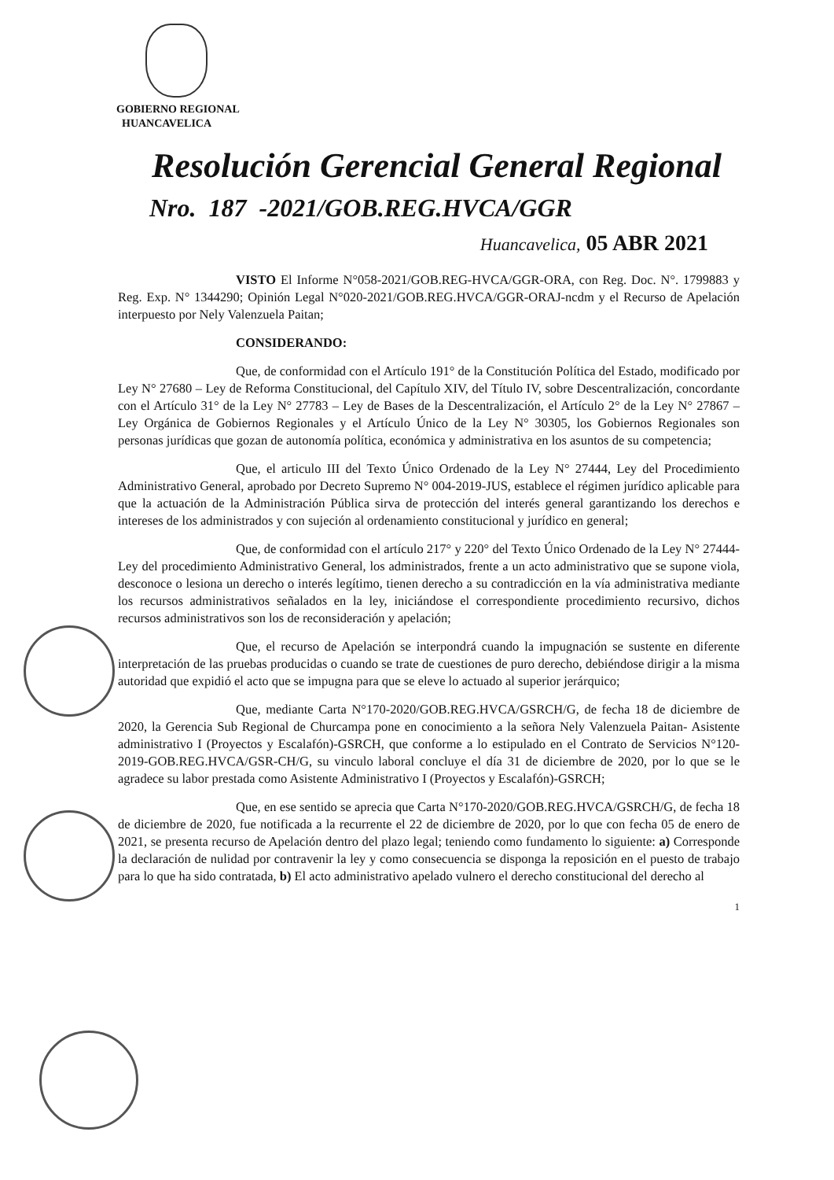GOBIERNO REGIONAL
HUANCAVELICA
Resolución Gerencial General Regional
Nro. 187 -2021/GOB.REG.HVCA/GGR
Huancavelica, 05 ABR 2021
VISTO El Informe N°058-2021/GOB.REG-HVCA/GGR-ORA, con Reg. Doc. N°. 1799883 y Reg. Exp. N° 1344290; Opinión Legal N°020-2021/GOB.REG.HVCA/GGR-ORAJ-ncdm y el Recurso de Apelación interpuesto por Nely Valenzuela Paitan;
CONSIDERANDO:
Que, de conformidad con el Artículo 191° de la Constitución Política del Estado, modificado por Ley N° 27680 – Ley de Reforma Constitucional, del Capítulo XIV, del Título IV, sobre Descentralización, concordante con el Artículo 31° de la Ley N° 27783 – Ley de Bases de la Descentralización, el Artículo 2° de la Ley N° 27867 – Ley Orgánica de Gobiernos Regionales y el Artículo Único de la Ley N° 30305, los Gobiernos Regionales son personas jurídicas que gozan de autonomía política, económica y administrativa en los asuntos de su competencia;
Que, el articulo III del Texto Único Ordenado de la Ley N° 27444, Ley del Procedimiento Administrativo General, aprobado por Decreto Supremo N° 004-2019-JUS, establece el régimen jurídico aplicable para que la actuación de la Administración Pública sirva de protección del interés general garantizando los derechos e intereses de los administrados y con sujeción al ordenamiento constitucional y jurídico en general;
Que, de conformidad con el artículo 217° y 220° del Texto Único Ordenado de la Ley N° 27444- Ley del procedimiento Administrativo General, los administrados, frente a un acto administrativo que se supone viola, desconoce o lesiona un derecho o interés legítimo, tienen derecho a su contradicción en la vía administrativa mediante los recursos administrativos señalados en la ley, iniciándose el correspondiente procedimiento recursivo, dichos recursos administrativos son los de reconsideración y apelación;
Que, el recurso de Apelación se interpondrá cuando la impugnación se sustente en diferente interpretación de las pruebas producidas o cuando se trate de cuestiones de puro derecho, debiéndose dirigir a la misma autoridad que expidió el acto que se impugna para que se eleve lo actuado al superior jerárquico;
Que, mediante Carta N°170-2020/GOB.REG.HVCA/GSRCH/G, de fecha 18 de diciembre de 2020, la Gerencia Sub Regional de Churcampa pone en conocimiento a la señora Nely Valenzuela Paitan- Asistente administrativo I (Proyectos y Escalafón)-GSRCH, que conforme a lo estipulado en el Contrato de Servicios N°120-2019-GOB.REG.HVCA/GSR-CH/G, su vinculo laboral concluye el día 31 de diciembre de 2020, por lo que se le agradece su labor prestada como Asistente Administrativo I (Proyectos y Escalafón)-GSRCH;
Que, en ese sentido se aprecia que Carta N°170-2020/GOB.REG.HVCA/GSRCH/G, de fecha 18 de diciembre de 2020, fue notificada a la recurrente el 22 de diciembre de 2020, por lo que con fecha 05 de enero de 2021, se presenta recurso de Apelación dentro del plazo legal; teniendo como fundamento lo siguiente: a) Corresponde la declaración de nulidad por contravenir la ley y como consecuencia se disponga la reposición en el puesto de trabajo para lo que ha sido contratada, b) El acto administrativo apelado vulnero el derecho constitucional del derecho al
1